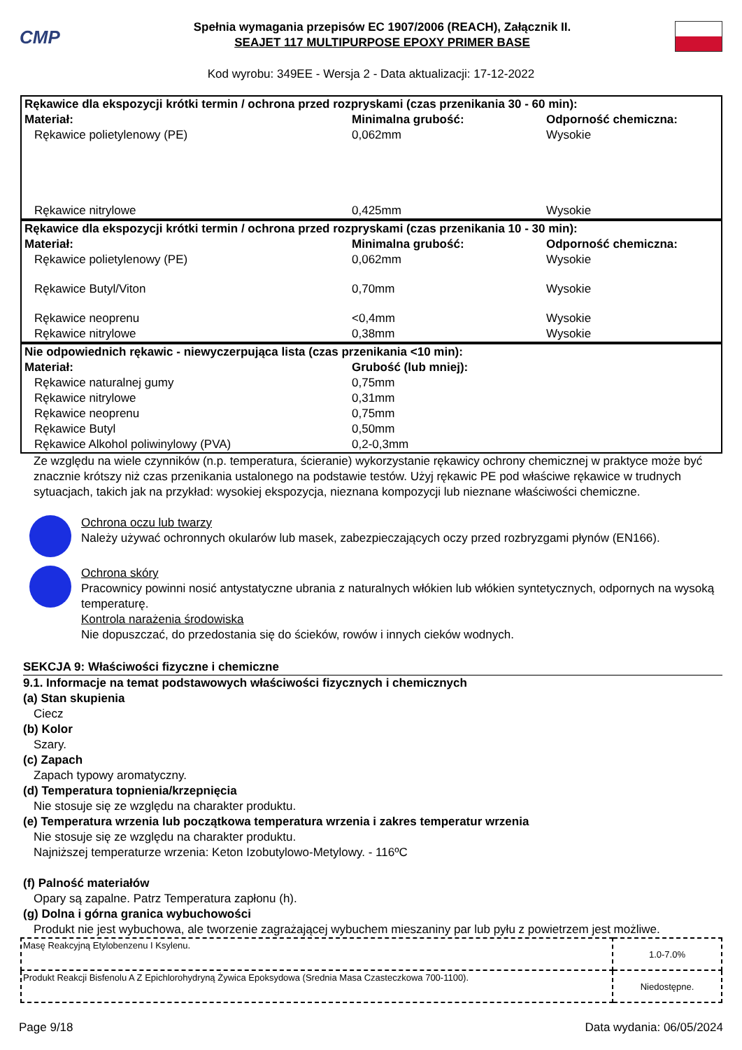CMP
Spełnia wymagania przepisów EC 1907/2006 (REACH), Załącznik II.
SEAJET 117 MULTIPURPOSE EPOXY PRIMER BASE
Kod wyrobu: 349EE - Wersja 2 - Data aktualizacji: 17-12-2022
| Rękawice dla ekspozycji krótki termin / ochrona przed rozpryskami (czas przenikania 30 - 60 min): | | |
| Materiał: | Minimalna grubość: | Odporność chemiczna: |
| Rękawice polietylenowy (PE) | 0,062mm | Wysokie |
| Rękawice nitrylowe | 0,425mm | Wysokie |
| Rękawice dla ekspozycji krótki termin / ochrona przed rozpryskami (czas przenikania 10 - 30 min): | | |
| Materiał: | Minimalna grubość: | Odporność chemiczna: |
| Rękawice polietylenowy (PE) | 0,062mm | Wysokie |
| Rękawice Butyl/Viton | 0,70mm | Wysokie |
| Rękawice neoprenu | <0,4mm | Wysokie |
| Rękawice nitrylowe | 0,38mm | Wysokie |
| Nie odpowiednich rękawic - niewyczerpująca lista (czas przenikania <10 min): | |
| Materiał: | Grubość (lub mniej): |
| Rękawice naturalnej gumy | 0,75mm |
| Rękawice nitrylowe | 0,31mm |
| Rękawice neoprenu | 0,75mm |
| Rękawice Butyl | 0,50mm |
| Rękawice Alkohol poliwinylowy (PVA) | 0,2-0,3mm |
Ze względu na wiele czynników (n.p. temperatura, ścieranie) wykorzystanie rękawicy ochrony chemicznej w praktyce może być znacznie krótszy niż czas przenikania ustalonego na podstawie testów. Użyj rękawic PE pod właściwe rękawice w trudnych sytuacjach, takich jak na przykład: wysokiej ekspozycja, nieznana kompozycji lub nieznane właściwości chemiczne.
Ochrona oczu lub twarzy
Należy używać ochronnych okularów lub masek, zabezpieczających oczy przed rozbryzgami płynów (EN166).
Ochrona skóry
Pracownicy powinni nosić antystatyczne ubrania z naturalnych włókien lub włókien syntetycznych, odpornych na wysoką temperaturę.
Kontrola narażenia środowiska
Nie dopuszczać, do przedostania się do ścieków, rowów i innych cieków wodnych.
SEKCJA 9: Właściwości fizyczne i chemiczne
9.1. Informacje na temat podstawowych właściwości fizycznych i chemicznych
(a) Stan skupienia
Ciecz
(b) Kolor
Szary.
(c) Zapach
Zapach typowy aromatyczny.
(d) Temperatura topnienia/krzepnięcia
Nie stosuje się ze względu na charakter produktu.
(e) Temperatura wrzenia lub początkowa temperatura wrzenia i zakres temperatur wrzenia
Nie stosuje się ze względu na charakter produktu.
Najniższej temperaturze wrzenia: Keton Izobutylowo-Metylowy. - 116ºC
(f) Palność materiałów
Opary są zapalne. Patrz Temperatura zapłonu (h).
(g) Dolna i górna granica wybuchowości
Produkt nie jest wybuchowa, ale tworzenie zagrażającej wybuchem mieszaniny par lub pyłu z powietrzem jest możliwe.
| Masę Reakcyjną Etylobenzenu I Ksylenu. | 1.0-7.0% |
| Produkt Reakcji Bisfenolu A Z Epichlorohydryną Żywica Epoksydowa (Srednia Masa Czasteczkowa 700-1100). | Niedostępne. |
Page 9/18 Data wydania: 06/05/2024